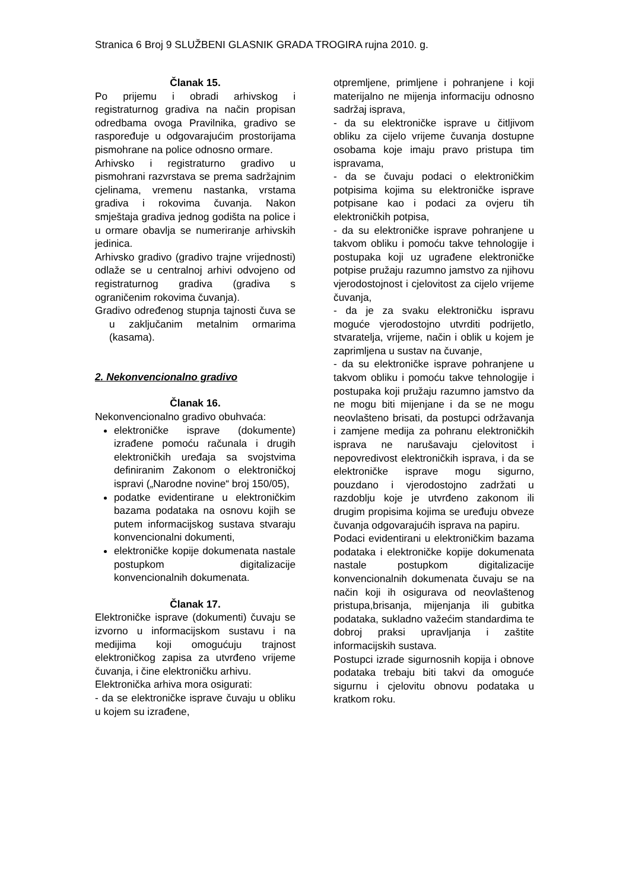Stranica 6 Broj 9 SLUŽBENI GLASNIK GRADA TROGIRA rujna 2010. g.
Članak 15.
Po prijemu i obradi arhivskog i registraturnog gradiva na način propisan odredbama ovoga Pravilnika, gradivo se raspoređuje u odgovarajućim prostorijama pismohrane na police odnosno ormare.
Arhivsko i registraturno gradivo u pismohrani razvrstava se prema sadržajnim cjelinama, vremenu nastanka, vrstama gradiva i rokovima čuvanja. Nakon smještaja gradiva jednog godišta na police i u ormare obavlja se numeriranje arhivskih jedinica.
Arhivsko gradivo (gradivo trajne vrijednosti) odlaže se u centralnoj arhivi odvojeno od registraturnog gradiva (gradiva s ograničenim rokovima čuvanja).
Gradivo određenog stupnja tajnosti čuva se u zaključanim metalnim ormarima (kasama).
2. Nekonvencionalno gradivo
Članak 16.
Nekonvencionalno gradivo obuhvaća:
elektroničke isprave (dokumente) izrađene pomoću računala i drugih elektroničkih uređaja sa svojstvima definiranim Zakonom o elektroničkoj ispravi („Narodne novine“ broj 150/05),
podatke evidentirane u elektroničkim bazama podataka na osnovu kojih se putem informacijskog sustava stvaraju konvencionalni dokumenti,
elektroničke kopije dokumenata nastale postupkom digitalizacije konvencionalnih dokumenata.
Članak 17.
Elektroničke isprave (dokumenti) čuvaju se izvorno u informacijskom sustavu i na medijima koji omogućuju trajnost elektroničkog zapisa za utvrđeno vrijeme čuvanja, i čine elektroničku arhivu.
Elektronička arhiva mora osigurati:
- da se elektroničke isprave čuvaju u obliku u kojem su izrađene,
otpremljene, primljene i pohranjene i koji materijalno ne mijenja informaciju odnosno sadržaj isprava,
- da su elektroničke isprave u čitljivom obliku za cijelo vrijeme čuvanja dostupne osobama koje imaju pravo pristupa tim ispravama,
- da se čuvaju podaci o elektroničkim potpisima kojima su elektroničke isprave potpisane kao i podaci za ovjeru tih elektroničkih potpisa,
- da su elektroničke isprave pohranjene u takvom obliku i pomoću takve tehnologije i postupaka koji uz ugrađene elektroničke potpise pružaju razumno jamstvo za njihovu vjerodostojnost i cjelovitost za cijelo vrijeme čuvanja,
- da je za svaku elektroničku ispravu moguće vjerodostojno utvrditi podrijetlo, stvaratelja, vrijeme, način i oblik u kojem je zaprimljena u sustav na čuvanje,
- da su elektroničke isprave pohranjene u takvom obliku i pomoću takve tehnologije i postupaka koji pružaju razumno jamstvo da ne mogu biti mijenjane i da se ne mogu neovlašteno brisati, da postupci održavanja i zamjene medija za pohranu elektroničkih isprava ne narušavaju cjelovitost i nepovredivost elektroničkih isprava, i da se elektroničke isprave mogu sigurno, pouzdano i vjerodostojno zadržati u razdoblju koje je utvrđeno zakonom ili drugim propisima kojima se uređuju obveze čuvanja odgovarajućih isprava na papiru.
Podaci evidentirani u elektroničkim bazama podataka i elektroničke kopije dokumenata nastale postupkom digitalizacije konvencionalnih dokumenata čuvaju se na način koji ih osigurava od neovlaštenog pristupa,brisanja, mijenjanja ili gubitka podataka, sukladno važećim standardima te dobroj praksi upravljanja i zaštite informacijskih sustava.
Postupci izrade sigurnosnih kopija i obnove podataka trebaju biti takvi da omoguće sigurnu i cjelovitu obnovu podataka u kratkom roku.